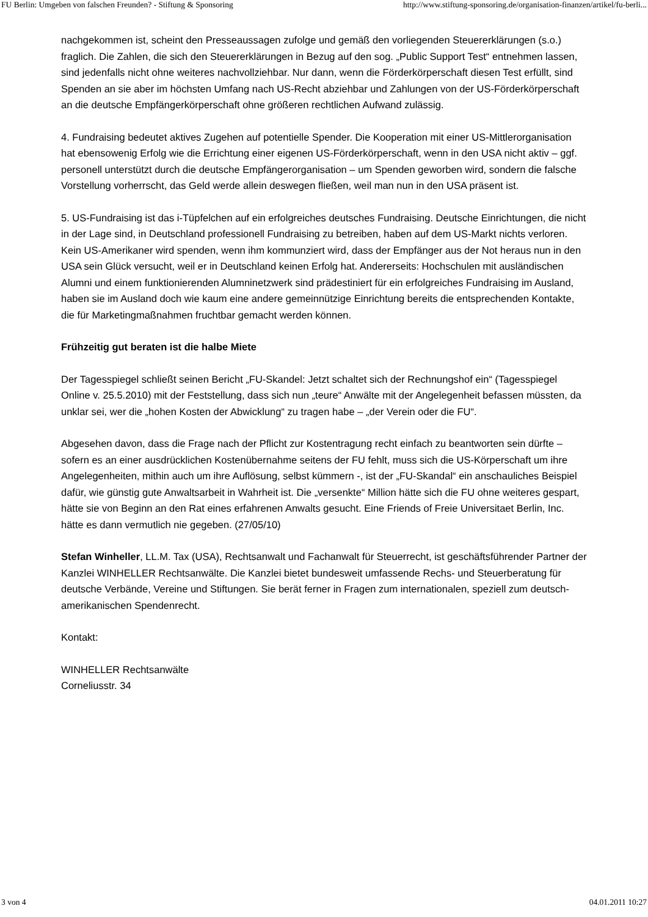FU Berlin: Umgeben von falschen Freunden? - Stiftung & Sponsoring http://www.stiftung-sponsoring.de/organisation-finanzen/artikel/fu-berli...
nachgekommen ist, scheint den Presseaussagen zufolge und gemäß den vorliegenden Steuererklärungen (s.o.) fraglich. Die Zahlen, die sich den Steuererklärungen in Bezug auf den sog. „Public Support Test“ entnehmen lassen, sind jedenfalls nicht ohne weiteres nachvollziehbar. Nur dann, wenn die Förderkörperschaft diesen Test erfüllt, sind Spenden an sie aber im höchsten Umfang nach US-Recht abziehbar und Zahlungen von der US-Förderkörperschaft an die deutsche Empfängerkörperschaft ohne größeren rechtlichen Aufwand zulässig.
4. Fundraising bedeutet aktives Zugehen auf potentielle Spender. Die Kooperation mit einer US-Mittlerorganisation hat ebensowenig Erfolg wie die Errichtung einer eigenen US-Förderkörperschaft, wenn in den USA nicht aktiv – ggf. personell unterstützt durch die deutsche Empfängerorganisation – um Spenden geworben wird, sondern die falsche Vorstellung vorherrscht, das Geld werde allein deswegen fließen, weil man nun in den USA präsent ist.
5. US-Fundraising ist das i-Tüpfelchen auf ein erfolgreiches deutsches Fundraising. Deutsche Einrichtungen, die nicht in der Lage sind, in Deutschland professionell Fundraising zu betreiben, haben auf dem US-Markt nichts verloren. Kein US-Amerikaner wird spenden, wenn ihm kommunziert wird, dass der Empfänger aus der Not heraus nun in den USA sein Glück versucht, weil er in Deutschland keinen Erfolg hat. Andererseits: Hochschulen mit ausländischen Alumni und einem funktionierenden Alumninetzwerk sind prädestiniert für ein erfolgreiches Fundraising im Ausland, haben sie im Ausland doch wie kaum eine andere gemeinnützige Einrichtung bereits die entsprechenden Kontakte, die für Marketingmaßnahmen fruchtbar gemacht werden können.
Frühzeitig gut beraten ist die halbe Miete
Der Tagesspiegel schließt seinen Bericht „FU-Skandel: Jetzt schaltet sich der Rechnungshof ein“ (Tagesspiegel Online v. 25.5.2010) mit der Feststellung, dass sich nun „teure“ Anwälte mit der Angelegenheit befassen müssten, da unklar sei, wer die „hohen Kosten der Abwicklung“ zu tragen habe – „der Verein oder die FU“.
Abgesehen davon, dass die Frage nach der Pflicht zur Kostentragung recht einfach zu beantworten sein dürfte – sofern es an einer ausdrücklichen Kostenübernahme seitens der FU fehlt, muss sich die US-Körperschaft um ihre Angelegenheiten, mithin auch um ihre Auflösung, selbst kümmern -, ist der „FU-Skandal“ ein anschauliches Beispiel dafür, wie günstig gute Anwaltsarbeit in Wahrheit ist. Die „versenkte“ Million hätte sich die FU ohne weiteres gespart, hätte sie von Beginn an den Rat eines erfahrenen Anwalts gesucht. Eine Friends of Freie Universitaet Berlin, Inc. hätte es dann vermutlich nie gegeben. (27/05/10)
Stefan Winheller, LL.M. Tax (USA), Rechtsanwalt und Fachanwalt für Steuerrecht, ist geschäftsführender Partner der Kanzlei WINHELLER Rechtsanwälte. Die Kanzlei bietet bundesweit umfassende Rechs- und Steuerberatung für deutsche Verbände, Vereine und Stiftungen. Sie berät ferner in Fragen zum internationalen, speziell zum deutsch-amerikanischen Spendenrecht.
Kontakt:
WINHELLER Rechtsanwälte
Corneliusstr. 34
3 von 4 04.01.2011 10:27